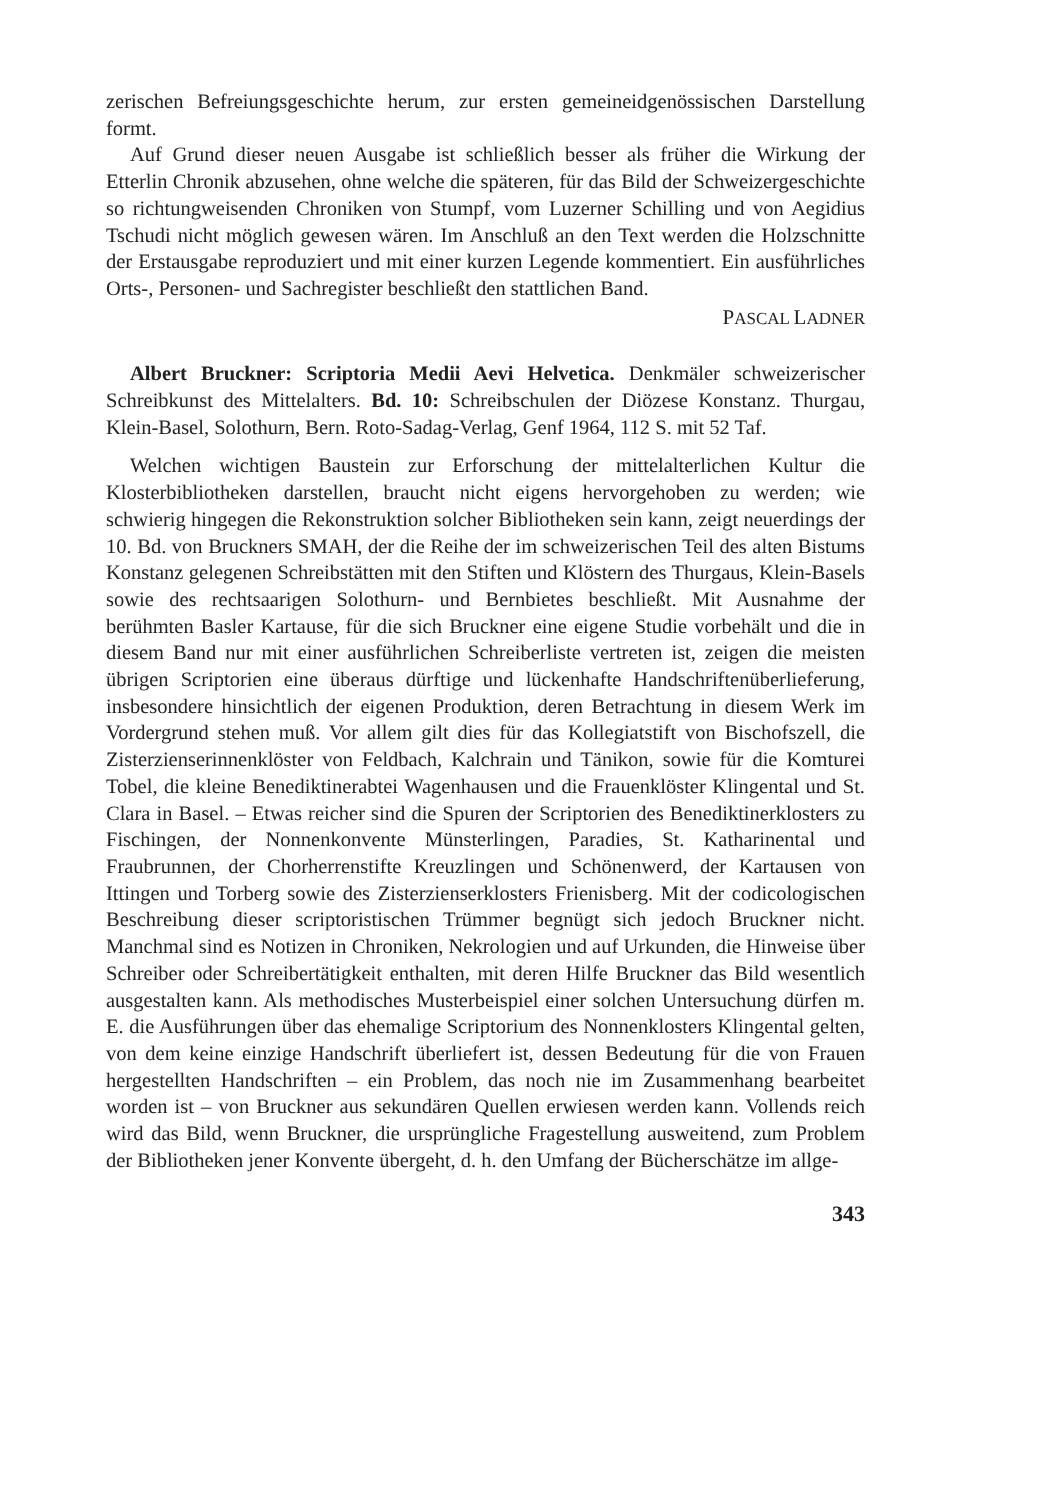zerischen Befreiungsgeschichte herum, zur ersten gemeineidgenössischen Darstellung formt.
Auf Grund dieser neuen Ausgabe ist schließlich besser als früher die Wirkung der Etterlin Chronik abzusehen, ohne welche die späteren, für das Bild der Schweizergeschichte so richtungweisenden Chroniken von Stumpf, vom Luzerner Schilling und von Aegidius Tschudi nicht möglich gewesen wären. Im Anschluß an den Text werden die Holzschnitte der Erstausgabe reproduziert und mit einer kurzen Legende kommentiert. Ein ausführliches Orts-, Personen- und Sachregister beschließt den stattlichen Band.
PASCAL LADNER
Albert Bruckner: Scriptoria Medii Aevi Helvetica. Denkmäler schweizerischer Schreibkunst des Mittelalters. Bd. 10: Schreibschulen der Diözese Konstanz. Thurgau, Klein-Basel, Solothurn, Bern. Roto-Sadag-Verlag, Genf 1964, 112 S. mit 52 Taf.
Welchen wichtigen Baustein zur Erforschung der mittelalterlichen Kultur die Klosterbibliotheken darstellen, braucht nicht eigens hervorgehoben zu werden; wie schwierig hingegen die Rekonstruktion solcher Bibliotheken sein kann, zeigt neuerdings der 10. Bd. von Bruckners SMAH, der die Reihe der im schweizerischen Teil des alten Bistums Konstanz gelegenen Schreibstätten mit den Stiften und Klöstern des Thurgaus, Klein-Basels sowie des rechtsaarigen Solothurn- und Bernbietes beschließt. Mit Ausnahme der berühmten Basler Kartause, für die sich Bruckner eine eigene Studie vorbehält und die in diesem Band nur mit einer ausführlichen Schreiberliste vertreten ist, zeigen die meisten übrigen Scriptorien eine überaus dürftige und lückenhafte Handschriftenüberlieferung, insbesondere hinsichtlich der eigenen Produktion, deren Betrachtung in diesem Werk im Vordergrund stehen muß. Vor allem gilt dies für das Kollegiatstift von Bischofszell, die Zisterzienserinnenklöster von Feldbach, Kalchrain und Tänikon, sowie für die Komturei Tobel, die kleine Benediktinerabtei Wagenhausen und die Frauenklöster Klingental und St. Clara in Basel. – Etwas reicher sind die Spuren der Scriptorien des Benediktinerklosters zu Fischingen, der Nonnenkonvente Münsterlingen, Paradies, St. Katharinental und Fraubrunnen, der Chorherrenstifte Kreuzlingen und Schönenwerd, der Kartausen von Ittingen und Torberg sowie des Zisterzienserklosters Frienisberg. Mit der codicologischen Beschreibung dieser scriptoristischen Trümmer begnügt sich jedoch Bruckner nicht. Manchmal sind es Notizen in Chroniken, Nekrologien und auf Urkunden, die Hinweise über Schreiber oder Schreibertätigkeit enthalten, mit deren Hilfe Bruckner das Bild wesentlich ausgestalten kann. Als methodisches Musterbeispiel einer solchen Untersuchung dürfen m. E. die Ausführungen über das ehemalige Scriptorium des Nonnenklosters Klingental gelten, von dem keine einzige Handschrift überliefert ist, dessen Bedeutung für die von Frauen hergestellten Handschriften – ein Problem, das noch nie im Zusammenhang bearbeitet worden ist – von Bruckner aus sekundären Quellen erwiesen werden kann. Vollends reich wird das Bild, wenn Bruckner, die ursprüngliche Fragestellung ausweitend, zum Problem der Bibliotheken jener Konvente übergeht, d. h. den Umfang der Bücherschätze im allge-
343